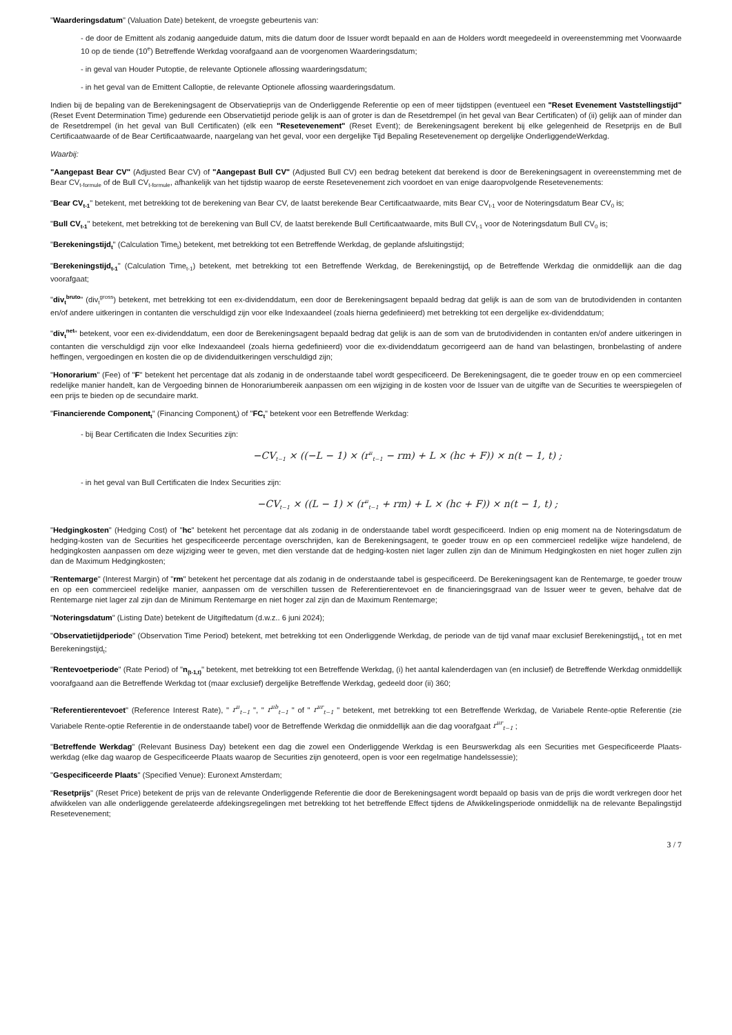"Waarderingsdatum" (Valuation Date) betekent, de vroegste gebeurtenis van:
- de door de Emittent als zodanig aangeduide datum, mits die datum door de Issuer wordt bepaald en aan de Holders wordt meegedeeld in overeenstemming met Voorwaarde 10 op de tiende (10<sup>e</sup>) Betreffende Werkdag voorafgaand aan de voorgenomen Waarderingsdatum;
- in geval van Houder Putoptie, de relevante Optionele aflossing waarderingsdatum;
- in het geval van de Emittent Calloptie, de relevante Optionele aflossing waarderingsdatum.
Indien bij de bepaling van de Berekeningsagent de Observatieprijs van de Onderliggende Referentie op een of meer tijdstippen (eventueel een "Reset Evenement Vaststellingstijd" (Reset Event Determination Time) gedurende een Observatietijd periode gelijk is aan of groter is dan de Resetdrempel (in het geval van Bear Certificaten) of (ii) gelijk aan of minder dan de Resetdrempel (in het geval van Bull Certificaten) (elk een "Resetevenement" (Reset Event); de Berekeningsagent berekent bij elke gelegenheid de Resetprijs en de Bull Certificaatwaarde of de Bear Certificaatwaarde, naargelang van het geval, voor een dergelijke Tijd Bepaling Resetevenement op dergelijke OnderliggendeWerkdag.
Waarbij:
"Aangepast Bear CV" (Adjusted Bear CV) of "Aangepast Bull CV" (Adjusted Bull CV) een bedrag betekent dat berekend is door de Berekeningsagent in overeenstemming met de Bear CV<sub>t-formule</sub> of de Bull CV<sub>t-formule</sub>, afhankelijk van het tijdstip waarop de eerste Resetevenement zich voordoet en van enige daaropvolgende Resetevenements:
"Bear CV<sub>t-1</sub>" betekent, met betrekking tot de berekening van Bear CV, de laatst berekende Bear Certificaatwaarde, mits Bear CV<sub>t-1</sub> voor de Noteringsdatum Bear CV<sub>0</sub> is;
"Bull CV<sub>t-1</sub>" betekent, met betrekking tot de berekening van Bull CV, de laatst berekende Bull Certificaatwaarde, mits Bull CV<sub>t-1</sub> voor de Noteringsdatum Bull CV<sub>0</sub> is;
"Berekeningstijd<sub>t</sub>" (Calculation Time<sub>t</sub>) betekent, met betrekking tot een Betreffende Werkdag, de geplande afsluitingstijd;
"Berekeningstijd<sub>t-1</sub>" (Calculation Time<sub>t-1</sub>) betekent, met betrekking tot een Betreffende Werkdag, de Berekeningstijd<sub>t</sub> op de Betreffende Werkdag die onmiddellijk aan die dag voorafgaat;
"div<sub>t</sub><sup>bruto</sup>" (div<sub>t</sub><sup>gross</sup>) betekent, met betrekking tot een ex-dividenddatum, een door de Berekeningsagent bepaald bedrag dat gelijk is aan de som van de brutodividenden in contanten en/of andere uitkeringen in contanten die verschuldigd zijn voor elke Indexaandeel (zoals hierna gedefinieerd) met betrekking tot een dergelijke ex-dividenddatum;
"div<sub>t</sub><sup>net</sup>" betekent, voor een ex-dividenddatum, een door de Berekeningsagent bepaald bedrag dat gelijk is aan de som van de brutodividenden in contanten en/of andere uitkeringen in contanten die verschuldigd zijn voor elke Indexaandeel (zoals hierna gedefinieerd) voor die ex-dividenddatum gecorrigeerd aan de hand van belastingen, bronbelasting of andere heffingen, vergoedingen en kosten die op de dividenduitkeringen verschuldigd zijn;
"Honorarium" (Fee) of "F" betekent het percentage dat als zodanig in de onderstaande tabel wordt gespecificeerd. De Berekeningsagent, die te goeder trouw en op een commercieel redelijke manier handelt, kan de Vergoeding binnen de Honorariumbereik aanpassen om een wijziging in de kosten voor de Issuer van de uitgifte van de Securities te weerspiegelen of een prijs te bieden op de secundaire markt.
"Financierende Component<sub>t</sub>" (Financing Component<sub>t</sub>) of "FC<sub>t</sub>" betekent voor een Betreffende Werkdag:
- bij Bear Certificaten die Index Securities zijn:
−CV<sub>t−1</sub> × ((−L − 1) × (r<sup>u</sup><sub>t−1</sub> − rm) + L × (hc + F)) × n(t − 1, t) ;
- in het geval van Bull Certificaten die Index Securities zijn:
−CV<sub>t−1</sub> × ((L − 1) × (r<sup>u</sup><sub>t−1</sub> + rm) + L × (hc + F)) × n(t − 1, t) ;
"Hedgingkosten" (Hedging Cost) of "hc" betekent het percentage dat als zodanig in de onderstaande tabel wordt gespecificeerd. Indien op enig moment na de Noteringsdatum de hedging-kosten van de Securities het gespecificeerde percentage overschrijden, kan de Berekeningsagent, te goeder trouw en op een commercieel redelijke wijze handelend, de hedgingkosten aanpassen om deze wijziging weer te geven, met dien verstande dat de hedging-kosten niet lager zullen zijn dan de Minimum Hedgingkosten en niet hoger zullen zijn dan de Maximum Hedgingkosten;
"Rentemarge" (Interest Margin) of "rm" betekent het percentage dat als zodanig in de onderstaande tabel is gespecificeerd. De Berekeningsagent kan de Rentemarge, te goeder trouw en op een commercieel redelijke manier, aanpassen om de verschillen tussen de Referentierentevoet en de financieringsgraad van de Issuer weer te geven, behalve dat de Rentemarge niet lager zal zijn dan de Minimum Rentemarge en niet hoger zal zijn dan de Maximum Rentemarge;
"Noteringsdatum" (Listing Date) betekent de Uitgiftedatum (d.w.z.. 6 juni 2024);
"Observatietijdperiode" (Observation Time Period) betekent, met betrekking tot een Onderliggende Werkdag, de periode van de tijd vanaf maar exclusief Berekeningstijd<sub>t-1</sub> tot en met Berekeningstijd<sub>t</sub>;
"Rentevoetperiode" (Rate Period) of "n<sub>(t-1,t)</sub>" betekent, met betrekking tot een Betreffende Werkdag, (i) het aantal kalenderdagen van (en inclusief) de Betreffende Werkdag onmiddellijk voorafgaand aan die Betreffende Werkdag tot (maar exclusief) dergelijke Betreffende Werkdag, gedeeld door (ii) 360;
"Referentierentevoet" (Reference Interest Rate), " r<sup>u</sup><sub>t−1</sub> ", " r<sup>ub</sup><sub>t−1</sub> " of " r<sup>ur</sup><sub>t−1</sub> " betekent, met betrekking tot een Betreffende Werkdag, de Variabele Rente-optie Referentie (zie Variabele Rente-optie Referentie in de onderstaande tabel) voor de Betreffende Werkdag die onmiddellijk aan die dag voorafgaat r<sup>ur</sup><sub>t−1</sub> ;
"Betreffende Werkdag" (Relevant Business Day) betekent een dag die zowel een Onderliggende Werkdag is een Beurswerkdag als een Securities met Gespecificeerde Plaats-werkdag (elke dag waarop de Gespecificeerde Plaats waarop de Securities zijn genoteerd, open is voor een regelmatige handelssessie);
"Gespecificeerde Plaats" (Specified Venue): Euronext Amsterdam;
"Resetprijs" (Reset Price) betekent de prijs van de relevante Onderliggende Referentie die door de Berekeningsagent wordt bepaald op basis van de prijs die wordt verkregen door het afwikkelen van alle onderliggende gerelateerde afdekingsregelingen met betrekking tot het betreffende Effect tijdens de Afwikkelingsperiode onmiddellijk na de relevante Bepalingstijd Resetevenement;
3 / 7